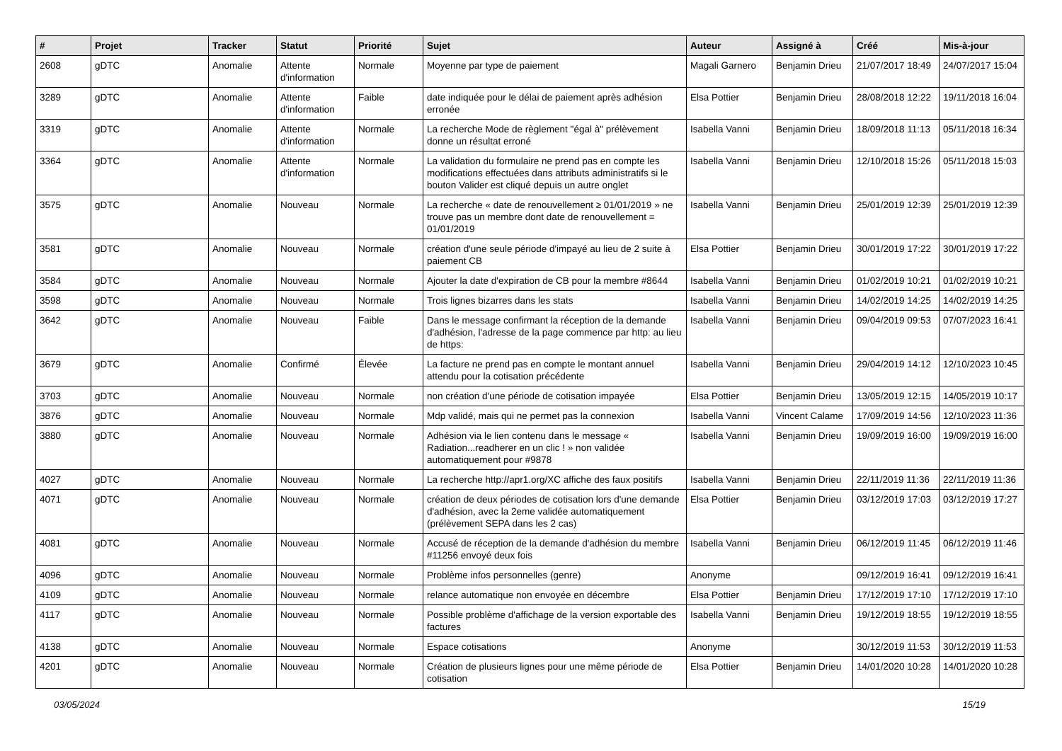| # | Projet | Tracker | Statut | Priorité | Sujet | Auteur | Assigné à | Créé | Mis-à-jour |
| --- | --- | --- | --- | --- | --- | --- | --- | --- | --- |
| 2608 | gDTC | Anomalie | Attente d'information | Normale | Moyenne par type de paiement | Magali Garnero | Benjamin Drieu | 21/07/2017 18:49 | 24/07/2017 15:04 |
| 3289 | gDTC | Anomalie | Attente d'information | Faible | date indiquée pour le délai de paiement après adhésion erronée | Elsa Pottier | Benjamin Drieu | 28/08/2018 12:22 | 19/11/2018 16:04 |
| 3319 | gDTC | Anomalie | Attente d'information | Normale | La recherche Mode de règlement "égal à" prélèvement donne un résultat erroné | Isabella Vanni | Benjamin Drieu | 18/09/2018 11:13 | 05/11/2018 16:34 |
| 3364 | gDTC | Anomalie | Attente d'information | Normale | La validation du formulaire ne prend pas en compte les modifications effectuées dans attributs administratifs si le bouton Valider est cliqué depuis un autre onglet | Isabella Vanni | Benjamin Drieu | 12/10/2018 15:26 | 05/11/2018 15:03 |
| 3575 | gDTC | Anomalie | Nouveau | Normale | La recherche « date de renouvellement ≥ 01/01/2019 » ne trouve pas un membre dont date de renouvellement = 01/01/2019 | Isabella Vanni | Benjamin Drieu | 25/01/2019 12:39 | 25/01/2019 12:39 |
| 3581 | gDTC | Anomalie | Nouveau | Normale | création d'une seule période d'impayé au lieu de 2 suite à paiement CB | Elsa Pottier | Benjamin Drieu | 30/01/2019 17:22 | 30/01/2019 17:22 |
| 3584 | gDTC | Anomalie | Nouveau | Normale | Ajouter la date d'expiration de CB pour la membre #8644 | Isabella Vanni | Benjamin Drieu | 01/02/2019 10:21 | 01/02/2019 10:21 |
| 3598 | gDTC | Anomalie | Nouveau | Normale | Trois lignes bizarres dans les stats | Isabella Vanni | Benjamin Drieu | 14/02/2019 14:25 | 14/02/2019 14:25 |
| 3642 | gDTC | Anomalie | Nouveau | Faible | Dans le message confirmant la réception de la demande d'adhésion, l'adresse de la page commence par http: au lieu de https: | Isabella Vanni | Benjamin Drieu | 09/04/2019 09:53 | 07/07/2023 16:41 |
| 3679 | gDTC | Anomalie | Confirmé | Élevée | La facture ne prend pas en compte le montant annuel attendu pour la cotisation précédente | Isabella Vanni | Benjamin Drieu | 29/04/2019 14:12 | 12/10/2023 10:45 |
| 3703 | gDTC | Anomalie | Nouveau | Normale | non création d'une période de cotisation impayée | Elsa Pottier | Benjamin Drieu | 13/05/2019 12:15 | 14/05/2019 10:17 |
| 3876 | gDTC | Anomalie | Nouveau | Normale | Mdp validé, mais qui ne permet pas la connexion | Isabella Vanni | Vincent Calame | 17/09/2019 14:56 | 12/10/2023 11:36 |
| 3880 | gDTC | Anomalie | Nouveau | Normale | Adhésion via le lien contenu dans le message « Radiation...readherer en un clic ! » non validée automatiquement pour #9878 | Isabella Vanni | Benjamin Drieu | 19/09/2019 16:00 | 19/09/2019 16:00 |
| 4027 | gDTC | Anomalie | Nouveau | Normale | La recherche http://apr1.org/XC affiche des faux positifs | Isabella Vanni | Benjamin Drieu | 22/11/2019 11:36 | 22/11/2019 11:36 |
| 4071 | gDTC | Anomalie | Nouveau | Normale | création de deux périodes de cotisation lors d'une demande d'adhésion, avec la 2eme validée automatiquement (prélèvement SEPA dans les 2 cas) | Elsa Pottier | Benjamin Drieu | 03/12/2019 17:03 | 03/12/2019 17:27 |
| 4081 | gDTC | Anomalie | Nouveau | Normale | Accusé de réception de la demande d'adhésion du membre #11256 envoyé deux fois | Isabella Vanni | Benjamin Drieu | 06/12/2019 11:45 | 06/12/2019 11:46 |
| 4096 | gDTC | Anomalie | Nouveau | Normale | Problème infos personnelles (genre) | Anonyme | | 09/12/2019 16:41 | 09/12/2019 16:41 |
| 4109 | gDTC | Anomalie | Nouveau | Normale | relance automatique non envoyée en décembre | Elsa Pottier | Benjamin Drieu | 17/12/2019 17:10 | 17/12/2019 17:10 |
| 4117 | gDTC | Anomalie | Nouveau | Normale | Possible problème d'affichage de la version exportable des factures | Isabella Vanni | Benjamin Drieu | 19/12/2019 18:55 | 19/12/2019 18:55 |
| 4138 | gDTC | Anomalie | Nouveau | Normale | Espace cotisations | Anonyme | | 30/12/2019 11:53 | 30/12/2019 11:53 |
| 4201 | gDTC | Anomalie | Nouveau | Normale | Création de plusieurs lignes pour une même période de cotisation | Elsa Pottier | Benjamin Drieu | 14/01/2020 10:28 | 14/01/2020 10:28 |
03/05/2024 15/19